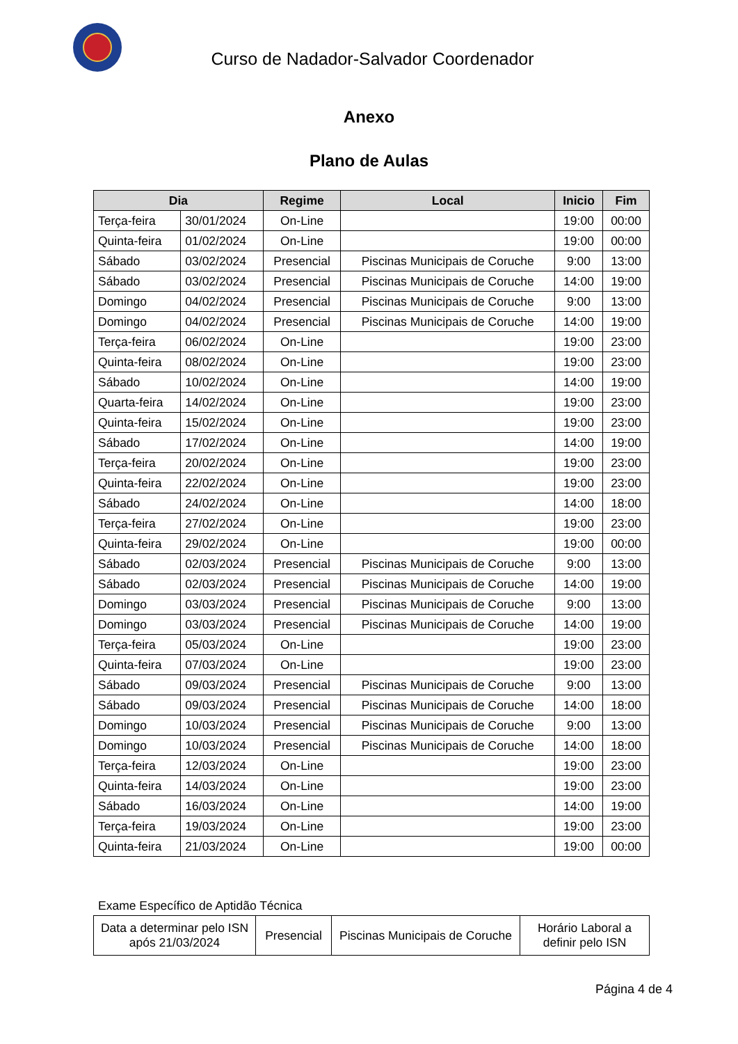Curso de Nadador-Salvador Coordenador
Anexo
Plano de Aulas
| Dia | | Regime | Local | Inicio | Fim |
| --- | --- | --- | --- | --- | --- |
| Terça-feira | 30/01/2024 | On-Line | | 19:00 | 00:00 |
| Quinta-feira | 01/02/2024 | On-Line | | 19:00 | 00:00 |
| Sábado | 03/02/2024 | Presencial | Piscinas Municipais de Coruche | 9:00 | 13:00 |
| Sábado | 03/02/2024 | Presencial | Piscinas Municipais de Coruche | 14:00 | 19:00 |
| Domingo | 04/02/2024 | Presencial | Piscinas Municipais de Coruche | 9:00 | 13:00 |
| Domingo | 04/02/2024 | Presencial | Piscinas Municipais de Coruche | 14:00 | 19:00 |
| Terça-feira | 06/02/2024 | On-Line | | 19:00 | 23:00 |
| Quinta-feira | 08/02/2024 | On-Line | | 19:00 | 23:00 |
| Sábado | 10/02/2024 | On-Line | | 14:00 | 19:00 |
| Quarta-feira | 14/02/2024 | On-Line | | 19:00 | 23:00 |
| Quinta-feira | 15/02/2024 | On-Line | | 19:00 | 23:00 |
| Sábado | 17/02/2024 | On-Line | | 14:00 | 19:00 |
| Terça-feira | 20/02/2024 | On-Line | | 19:00 | 23:00 |
| Quinta-feira | 22/02/2024 | On-Line | | 19:00 | 23:00 |
| Sábado | 24/02/2024 | On-Line | | 14:00 | 18:00 |
| Terça-feira | 27/02/2024 | On-Line | | 19:00 | 23:00 |
| Quinta-feira | 29/02/2024 | On-Line | | 19:00 | 00:00 |
| Sábado | 02/03/2024 | Presencial | Piscinas Municipais de Coruche | 9:00 | 13:00 |
| Sábado | 02/03/2024 | Presencial | Piscinas Municipais de Coruche | 14:00 | 19:00 |
| Domingo | 03/03/2024 | Presencial | Piscinas Municipais de Coruche | 9:00 | 13:00 |
| Domingo | 03/03/2024 | Presencial | Piscinas Municipais de Coruche | 14:00 | 19:00 |
| Terça-feira | 05/03/2024 | On-Line | | 19:00 | 23:00 |
| Quinta-feira | 07/03/2024 | On-Line | | 19:00 | 23:00 |
| Sábado | 09/03/2024 | Presencial | Piscinas Municipais de Coruche | 9:00 | 13:00 |
| Sábado | 09/03/2024 | Presencial | Piscinas Municipais de Coruche | 14:00 | 18:00 |
| Domingo | 10/03/2024 | Presencial | Piscinas Municipais de Coruche | 9:00 | 13:00 |
| Domingo | 10/03/2024 | Presencial | Piscinas Municipais de Coruche | 14:00 | 18:00 |
| Terça-feira | 12/03/2024 | On-Line | | 19:00 | 23:00 |
| Quinta-feira | 14/03/2024 | On-Line | | 19:00 | 23:00 |
| Sábado | 16/03/2024 | On-Line | | 14:00 | 19:00 |
| Terça-feira | 19/03/2024 | On-Line | | 19:00 | 23:00 |
| Quinta-feira | 21/03/2024 | On-Line | | 19:00 | 00:00 |
Exame Específico de Aptidão Técnica
| Data a determinar pelo ISN após 21/03/2024 | Presencial | Piscinas Municipais de Coruche | Horário Laboral a definir pelo ISN |
Página 4 de 4